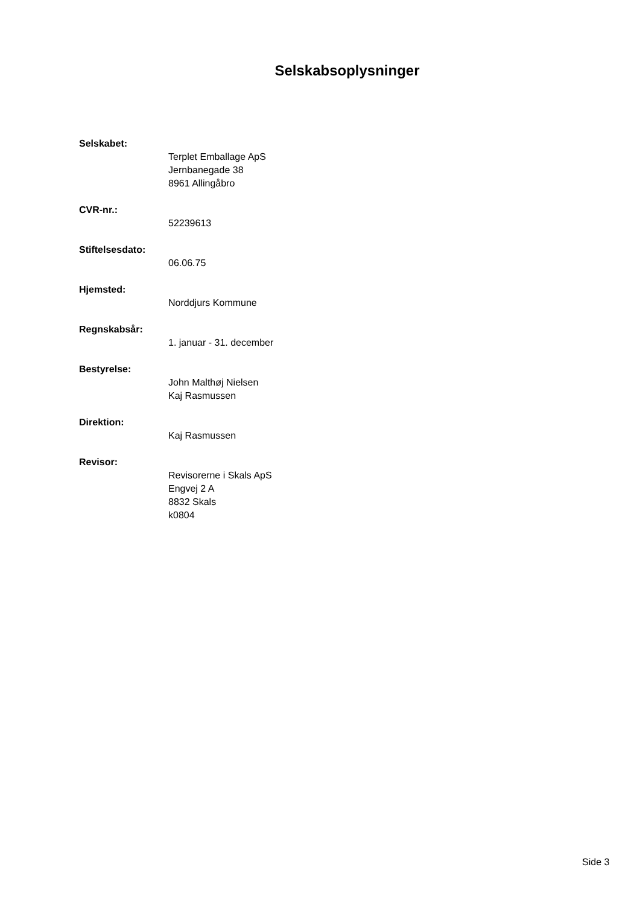Selskabsoplysninger
Selskabet:
Terplet Emballage ApS
Jernbanegade 38
8961 Allingåbro
CVR-nr.:
52239613
Stiftelsesdato:
06.06.75
Hjemsted:
Norddjurs Kommune
Regnskabsår:
1. januar - 31. december
Bestyrelse:
John Malthøj Nielsen
Kaj Rasmussen
Direktion:
Kaj Rasmussen
Revisor:
Revisorerne i Skals ApS
Engvej 2 A
8832 Skals
k0804
Side 3